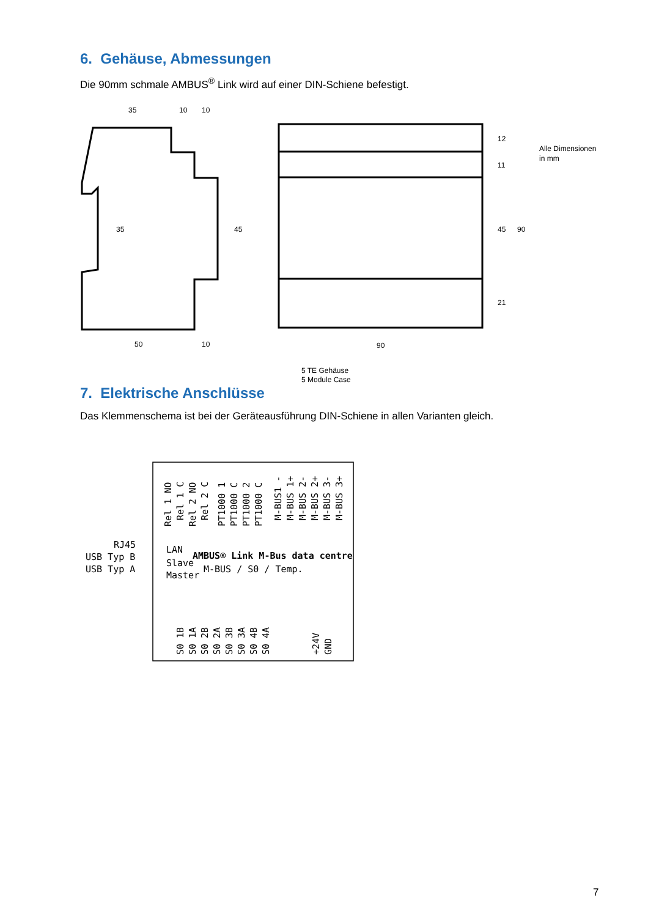6. Gehäuse, Abmessungen
Die 90mm schmale AMBUS<sup>®</sup> Link wird auf einer DIN-Schiene befestigt.
35
10
10
50
10
90
35
45
12
11
45
21
90
Alle Dimensionen
in mm
5 TE Gehäuse
5 Module Case
7. Elektrische Anschlüsse
Das Klemmenschema ist bei der Geräteausführung DIN-Schiene in allen Varianten gleich.
LAN
Slave
Master
RJ45
USB Typ B
USB Typ A
AMBUS® Link M-Bus data centre
M-BUS / S0 / Temp.
Rel 1 NO
Rel 1 C
Rel 2 NO
Rel 2 C
PT1000 1
PT1000 C
PT1000 2
PT1000 C
M-BUS1 -
M-BUS 1+
M-BUS 2-
M-BUS 2+
M-BUS 3-
M-BUS 3+
S0 1B
S0 1A
S0 2B
S0 2A
S0 3B
S0 3A
S0 4B
S0 4A
+24V
GND
7